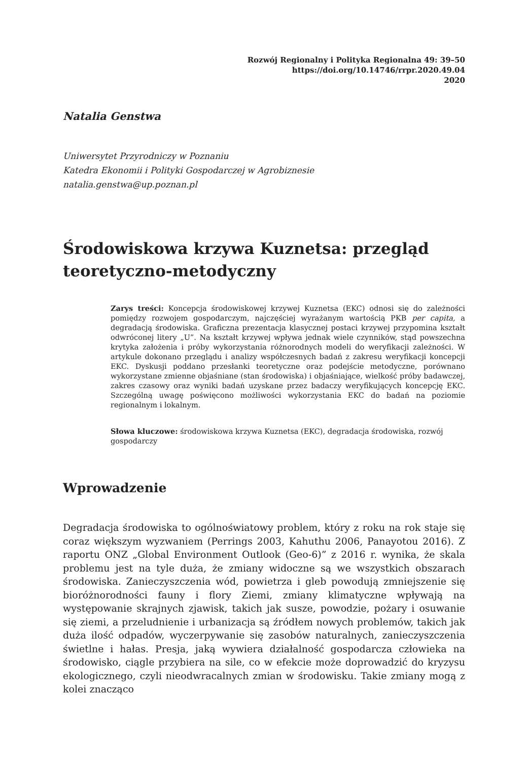Rozwój Regionalny i Polityka Regionalna 49: 39–50
https://doi.org/10.14746/rrpr.2020.49.04
2020
Natalia Genstwa
Uniwersytet Przyrodniczy w Poznaniu
Katedra Ekonomii i Polityki Gospodarczej w Agrobiznesie
natalia.genstwa@up.poznan.pl
Środowiskowa krzywa Kuznetsa: przegląd teoretyczno-metodyczny
Zarys treści: Koncepcja środowiskowej krzywej Kuznetsa (EKC) odnosi się do zależności pomiędzy rozwojem gospodarczym, najczęściej wyrażanym wartością PKB per capita, a degradacją środowiska. Graficzna prezentacja klasycznej postaci krzywej przypomina kształt odwróconej litery „U”. Na kształt krzywej wpływa jednak wiele czynników, stąd powszechna krytyka założenia i próby wykorzystania różnorodnych modeli do weryfikacji zależności. W artykule dokonano przeglądu i analizy współczesnych badań z zakresu weryfikacji koncepcji EKC. Dyskusji poddano przesłanki teoretyczne oraz podejście metodyczne, porównano wykorzystane zmienne objaśniane (stan środowiska) i objaśniające, wielkość próby badawczej, zakres czasowy oraz wyniki badań uzyskane przez badaczy weryfikujących koncepcję EKC. Szczególną uwagę poświęcono możliwości wykorzystania EKC do badań na poziomie regionalnym i lokalnym.
Słowa kluczowe: środowiskowa krzywa Kuznetsa (EKC), degradacja środowiska, rozwój gospodarczy
Wprowadzenie
Degradacja środowiska to ogólnoświatowy problem, który z roku na rok staje się coraz większym wyzwaniem (Perrings 2003, Kahuthu 2006, Panayotou 2016). Z raportu ONZ „Global Environment Outlook (Geo-6)” z 2016 r. wynika, że skala problemu jest na tyle duża, że zmiany widoczne są we wszystkich obszarach środowiska. Zanieczyszczenia wód, powietrza i gleb powodują zmniejszenie się bioróżnorodności fauny i flory Ziemi, zmiany klimatyczne wpływają na występowanie skrajnych zjawisk, takich jak susze, powodzie, pożary i osuwanie się ziemi, a przeludnienie i urbanizacja są źródłem nowych problemów, takich jak duża ilość odpadów, wyczerpywanie się zasobów naturalnych, zanieczyszczenia świetlne i hałas. Presja, jaką wywiera działalność gospodarcza człowieka na środowisko, ciągle przybiera na sile, co w efekcie może doprowadzić do kryzysu ekologicznego, czyli nieodwracalnych zmian w środowisku. Takie zmiany mogą z kolei znacząco